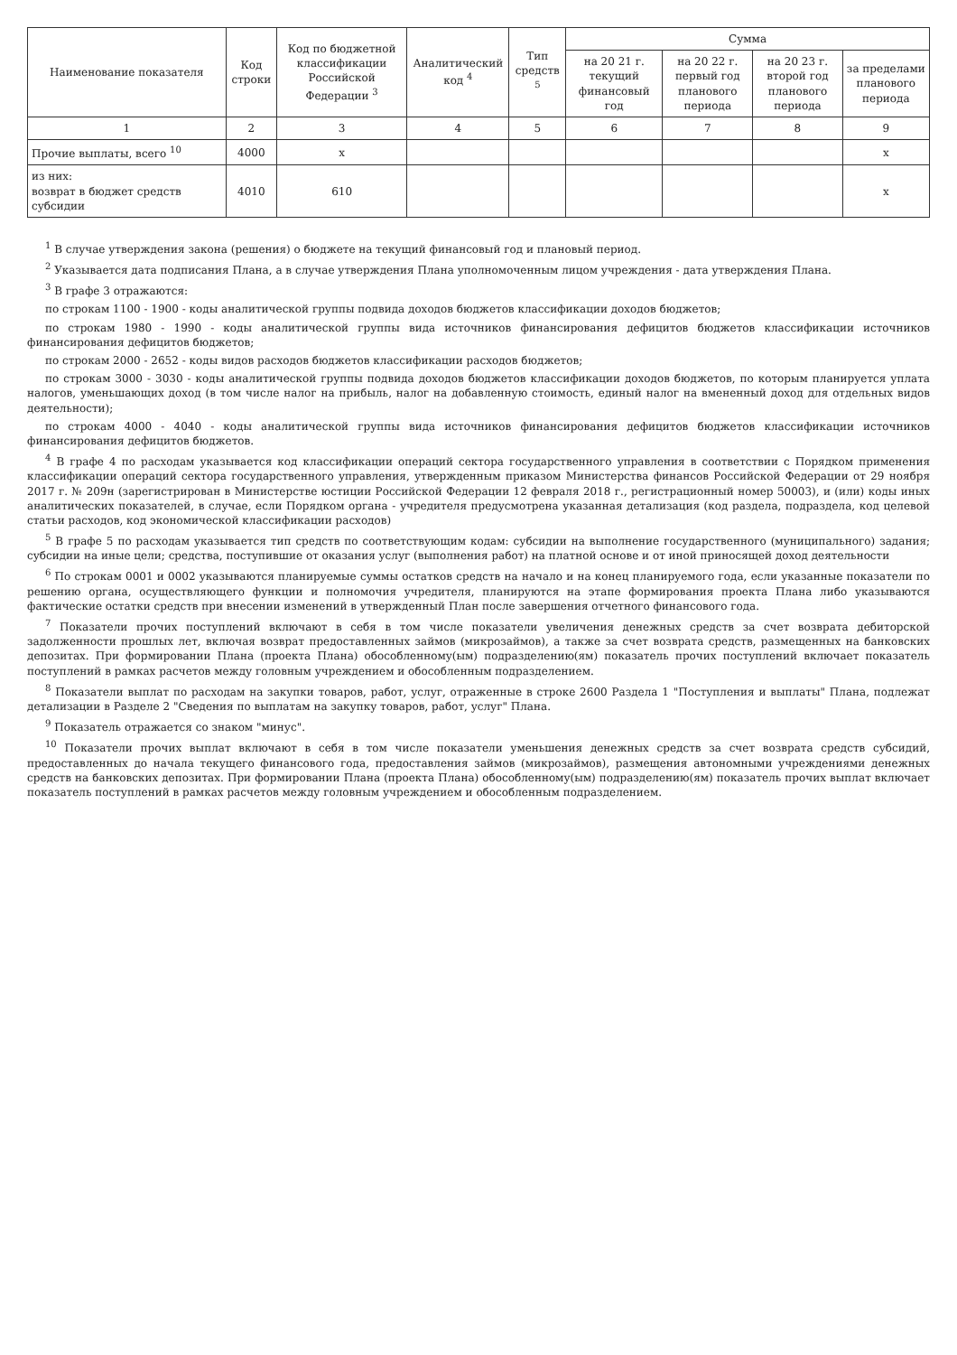| Наименование показателя | Код строки | Код по бюджетной классификации Российской Федерации <sup>3</sup> | Аналитический код <sup>4</sup> | Тип средств <sup>5</sup> | Сумма | | | |
| --- | --- | --- | --- | --- | --- | --- | --- | --- |
| | | | | | на 20 21 г. текущий финансовый год | на 20 22 г. первый год планового периода | на 20 23 г. второй год планового периода | за пределами планового периода |
| 1 | 2 | 3 | 4 | 5 | 6 | 7 | 8 | 9 |
| Прочие выплаты, всего <sup>10</sup> | 4000 | x | | | | | | x |
| из них: возврат в бюджет средств субсидии | 4010 | 610 | | | | | | x |
<sup>1</sup> В случае утверждения закона (решения) о бюджете на текущий финансовый год и плановый период.
<sup>2</sup> Указывается дата подписания Плана, а в случае утверждения Плана уполномоченным лицом учреждения - дата утверждения Плана.
<sup>3</sup> В графе 3 отражаются:
по строкам 1100 - 1900 - коды аналитической группы подвида доходов бюджетов классификации доходов бюджетов;
по строкам 1980 - 1990 - коды аналитической группы вида источников финансирования дефицитов бюджетов классификации источников финансирования дефицитов бюджетов;
по строкам 2000 - 2652 - коды видов расходов бюджетов классификации расходов бюджетов;
по строкам 3000 - 3030 - коды аналитической группы подвида доходов бюджетов классификации доходов бюджетов, по которым планируется уплата налогов, уменьшающих доход (в том числе налог на прибыль, налог на добавленную стоимость, единый налог на вмененный доход для отдельных видов деятельности);
по строкам 4000 - 4040 - коды аналитической группы вида источников финансирования дефицитов бюджетов классификации источников финансирования дефицитов бюджетов.
<sup>4</sup> В графе 4 по расходам указывается код классификации операций сектора государственного управления в соответствии с Порядком применения классификации операций сектора государственного управления, утвержденным приказом Министерства финансов Российской Федерации от 29 ноября 2017 г. № 209н (зарегистрирован в Министерстве юстиции Российской Федерации 12 февраля 2018 г., регистрационный номер 50003), и (или) коды иных аналитических показателей, в случае, если Порядком органа - учредителя предусмотрена указанная детализация (код раздела, подраздела, код целевой статьи расходов, код экономической классификации расходов)
<sup>5</sup> В графе 5 по расходам указывается тип средств по соответствующим кодам: субсидии на выполнение государственного (муниципального) задания; субсидии на иные цели; средства, поступившие от оказания услуг (выполнения работ) на платной основе и от иной приносящей доход деятельности
<sup>6</sup> По строкам 0001 и 0002 указываются планируемые суммы остатков средств на начало и на конец планируемого года, если указанные показатели по решению органа, осуществляющего функции и полномочия учредителя, планируются на этапе формирования проекта Плана либо указываются фактические остатки средств при внесении изменений в утвержденный План после завершения отчетного финансового года.
<sup>7</sup> Показатели прочих поступлений включают в себя в том числе показатели увеличения денежных средств за счет возврата дебиторской задолженности прошлых лет, включая возврат предоставленных займов (микрозаймов), а также за счет возврата средств, размещенных на банковских депозитах. При формировании Плана (проекта Плана) обособленному(ым) подразделению(ям) показатель прочих поступлений включает показатель поступлений в рамках расчетов между головным учреждением и обособленным подразделением.
<sup>8</sup> Показатели выплат по расходам на закупки товаров, работ, услуг, отраженные в строке 2600 Раздела 1 "Поступления и выплаты" Плана, подлежат детализации в Разделе 2 "Сведения по выплатам на закупку товаров, работ, услуг" Плана.
<sup>9</sup> Показатель отражается со знаком "минус".
<sup>10</sup> Показатели прочих выплат включают в себя в том числе показатели уменьшения денежных средств за счет возврата средств субсидий, предоставленных до начала текущего финансового года, предоставления займов (микрозаймов), размещения автономными учреждениями денежных средств на банковских депозитах. При формировании Плана (проекта Плана) обособленному(ым) подразделению(ям) показатель прочих выплат включает показатель поступлений в рамках расчетов между головным учреждением и обособленным подразделением.